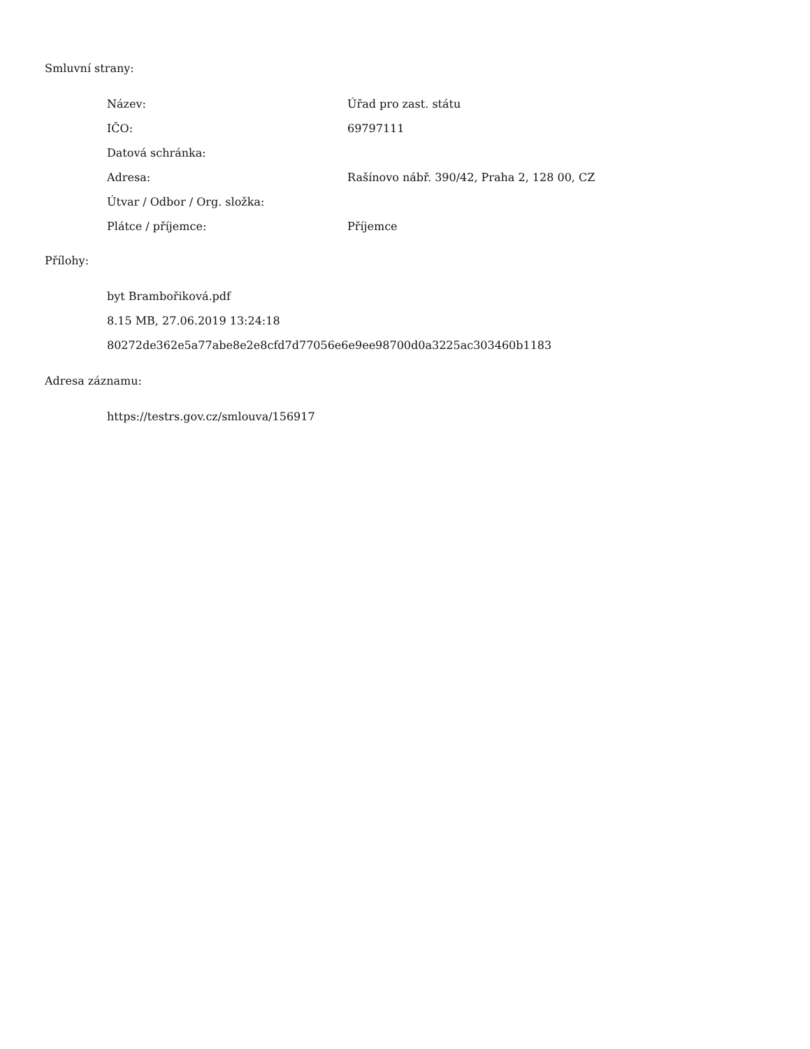Smluvní strany:
| Název: | Úřad pro zast. státu |
| IČO: | 69797111 |
| Datová schránka: | |
| Adresa: | Rašínovo nábř. 390/42, Praha 2, 128 00, CZ |
| Útvar / Odbor / Org. složka: | |
| Plátce / příjemce: | Příjemce |
Přílohy:
byt Brambořiková.pdf
8.15 MB, 27.06.2019 13:24:18
80272de362e5a77abe8e2e8cfd7d77056e6e9ee98700d0a3225ac303460b1183
Adresa záznamu:
https://testrs.gov.cz/smlouva/156917